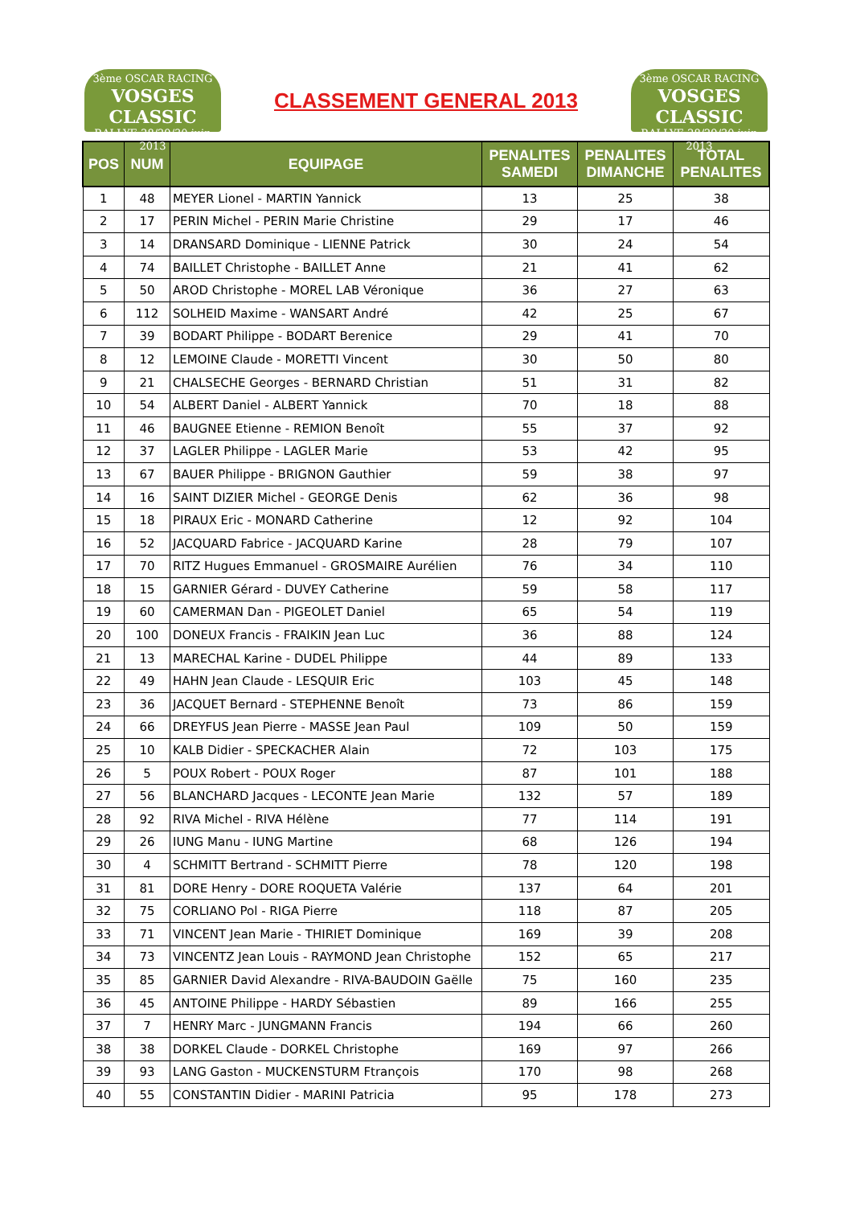3ème OSCAR RACING
VOSGES CLASSIC
RALLYE 28/29/30 juin 2013
CLASSEMENT GENERAL 2013
3ème OSCAR RACING
VOSGES CLASSIC
RALLYE 28/29/30 juin 2013
| POS | NUM | EQUIPAGE | PENALITES SAMEDI | PENALITES DIMANCHE | TOTAL PENALITES |
| --- | --- | --- | --- | --- | --- |
| 1 | 48 | MEYER Lionel - MARTIN Yannick | 13 | 25 | 38 |
| 2 | 17 | PERIN Michel - PERIN Marie Christine | 29 | 17 | 46 |
| 3 | 14 | DRANSARD Dominique - LIENNE Patrick | 30 | 24 | 54 |
| 4 | 74 | BAILLET Christophe - BAILLET Anne | 21 | 41 | 62 |
| 5 | 50 | AROD Christophe - MOREL LAB Véronique | 36 | 27 | 63 |
| 6 | 112 | SOLHEID Maxime - WANSART André | 42 | 25 | 67 |
| 7 | 39 | BODART Philippe - BODART Berenice | 29 | 41 | 70 |
| 8 | 12 | LEMOINE Claude - MORETTI Vincent | 30 | 50 | 80 |
| 9 | 21 | CHALSECHE Georges - BERNARD Christian | 51 | 31 | 82 |
| 10 | 54 | ALBERT Daniel - ALBERT Yannick | 70 | 18 | 88 |
| 11 | 46 | BAUGNEE Etienne - REMION Benoît | 55 | 37 | 92 |
| 12 | 37 | LAGLER Philippe - LAGLER Marie | 53 | 42 | 95 |
| 13 | 67 | BAUER Philippe - BRIGNON Gauthier | 59 | 38 | 97 |
| 14 | 16 | SAINT DIZIER Michel - GEORGE Denis | 62 | 36 | 98 |
| 15 | 18 | PIRAUX Eric - MONARD Catherine | 12 | 92 | 104 |
| 16 | 52 | JACQUARD Fabrice - JACQUARD Karine | 28 | 79 | 107 |
| 17 | 70 | RITZ Hugues Emmanuel - GROSMAIRE Aurélien | 76 | 34 | 110 |
| 18 | 15 | GARNIER Gérard - DUVEY Catherine | 59 | 58 | 117 |
| 19 | 60 | CAMERMAN Dan - PIGEOLET Daniel | 65 | 54 | 119 |
| 20 | 100 | DONEUX Francis - FRAIKIN Jean Luc | 36 | 88 | 124 |
| 21 | 13 | MARECHAL Karine - DUDEL Philippe | 44 | 89 | 133 |
| 22 | 49 | HAHN Jean Claude - LESQUIR Eric | 103 | 45 | 148 |
| 23 | 36 | JACQUET Bernard - STEPHENNE Benoît | 73 | 86 | 159 |
| 24 | 66 | DREYFUS Jean Pierre - MASSE Jean Paul | 109 | 50 | 159 |
| 25 | 10 | KALB Didier - SPECKACHER Alain | 72 | 103 | 175 |
| 26 | 5 | POUX Robert - POUX Roger | 87 | 101 | 188 |
| 27 | 56 | BLANCHARD Jacques - LECONTE Jean Marie | 132 | 57 | 189 |
| 28 | 92 | RIVA Michel - RIVA Hélène | 77 | 114 | 191 |
| 29 | 26 | IUNG Manu - IUNG Martine | 68 | 126 | 194 |
| 30 | 4 | SCHMITT Bertrand - SCHMITT Pierre | 78 | 120 | 198 |
| 31 | 81 | DORE Henry - DORE ROQUETA Valérie | 137 | 64 | 201 |
| 32 | 75 | CORLIANO Pol - RIGA Pierre | 118 | 87 | 205 |
| 33 | 71 | VINCENT Jean Marie - THIRIET Dominique | 169 | 39 | 208 |
| 34 | 73 | VINCENTZ Jean Louis - RAYMOND Jean Christophe | 152 | 65 | 217 |
| 35 | 85 | GARNIER David Alexandre - RIVA-BAUDOIN Gaëlle | 75 | 160 | 235 |
| 36 | 45 | ANTOINE Philippe - HARDY Sébastien | 89 | 166 | 255 |
| 37 | 7 | HENRY Marc - JUNGMANN Francis | 194 | 66 | 260 |
| 38 | 38 | DORKEL Claude - DORKEL Christophe | 169 | 97 | 266 |
| 39 | 93 | LANG Gaston - MUCKENSTURM Ftrançois | 170 | 98 | 268 |
| 40 | 55 | CONSTANTIN Didier - MARINI Patricia | 95 | 178 | 273 |